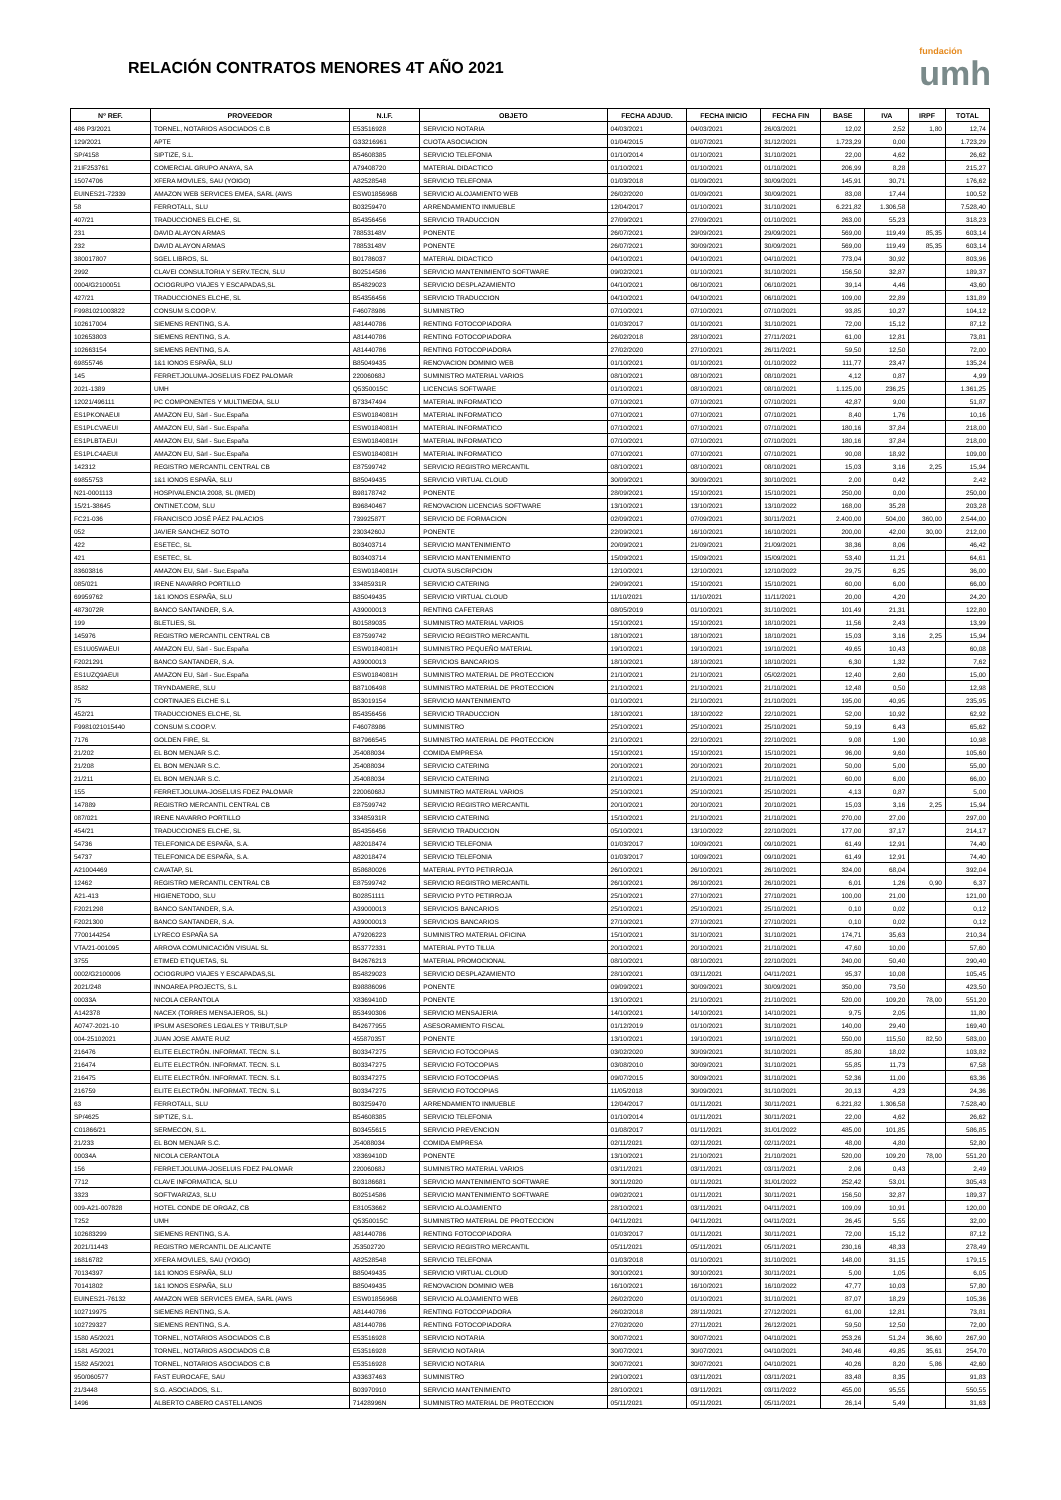RELACIÓN CONTRATOS MENORES 4T AÑO 2021
fundación
umh
| Nº REF. | PROVEEDOR | N.I.F. | OBJETO | FECHA ADJUD. | FECHA INICIO | FECHA FIN | BASE | IVA | IRPF | TOTAL |
| --- | --- | --- | --- | --- | --- | --- | --- | --- | --- | --- |
| 486 P3/2021 | TORNEL, NOTARIOS ASOCIADOS C.B | E53516928 | SERVICIO NOTARIA | 04/03/2021 | 04/03/2021 | 26/03/2021 | 12,02 | 2,52 | 1,80 | 12,74 |
| 129/2021 | APTE | G33216961 | CUOTA ASOCIACION | 01/04/2015 | 01/07/2021 | 31/12/2021 | 1.723,29 | 0,00 | | 1.723,29 |
| SP/4158 | SIPTIZE, S.L. | B54608385 | SERVICIO TELEFONIA | 01/10/2014 | 01/10/2021 | 31/10/2021 | 22,00 | 4,62 | | 26,62 |
| 21IF253761 | COMERCIAL GRUPO ANAYA, SA | A79408720 | MATERIAL DIDACTICO | 01/10/2021 | 01/10/2021 | 01/10/2021 | 206,99 | 8,28 | | 215,27 |
| 15074706 | XFERA MOVILES, SAU (YOIGO) | A82528548 | SERVICIO TELEFONIA | 01/03/2018 | 01/09/2021 | 30/09/2021 | 145,91 | 30,71 | | 176,62 |
| EUINES21-72339 | AMAZON WEB SERVICES EMEA, SARL (AWS | ESW0185696B | SERVICIO ALOJAMIENTO WEB | 26/02/2020 | 01/09/2021 | 30/09/2021 | 83,08 | 17,44 | | 100,52 |
| 58 | FERROTALL, SLU | B03259470 | ARRENDAMIENTO INMUEBLE | 12/04/2017 | 01/10/2021 | 31/10/2021 | 6.221,82 | 1.306,58 | | 7.528,40 |
| 407/21 | TRADUCCIONES ELCHE, SL | B54356456 | SERVICIO TRADUCCION | 27/09/2021 | 27/09/2021 | 01/10/2021 | 263,00 | 55,23 | | 318,23 |
| 231 | DAVID ALAYON ARMAS | 78853148V | PONENTE | 26/07/2021 | 29/09/2021 | 29/09/2021 | 569,00 | 119,49 | 85,35 | 603,14 |
| 232 | DAVID ALAYON ARMAS | 78853148V | PONENTE | 26/07/2021 | 30/09/2021 | 30/09/2021 | 569,00 | 119,49 | 85,35 | 603,14 |
| 380017807 | SGEL LIBROS, SL | B01786037 | MATERIAL DIDACTICO | 04/10/2021 | 04/10/2021 | 04/10/2021 | 773,04 | 30,92 | | 803,96 |
| 2992 | CLAVEI CONSULTORIA Y SERV.TECN, SLU | B02514586 | SERVICIO MANTENIMIENTO SOFTWARE | 09/02/2021 | 01/10/2021 | 31/10/2021 | 156,50 | 32,87 | | 189,37 |
| 0004/G2100051 | OCIOGRUPO VIAJES Y ESCAPADAS,SL | B54829023 | SERVICIO DESPLAZAMIENTO | 04/10/2021 | 06/10/2021 | 06/10/2021 | 39,14 | 4,46 | | 43,60 |
| 427/21 | TRADUCCIONES ELCHE, SL | B54356456 | SERVICIO TRADUCCION | 04/10/2021 | 04/10/2021 | 06/10/2021 | 109,00 | 22,89 | | 131,89 |
| F9981021003822 | CONSUM S.COOP.V. | F46078986 | SUMINISTRO | 07/10/2021 | 07/10/2021 | 07/10/2021 | 93,85 | 10,27 | | 104,12 |
| 102617004 | SIEMENS RENTING, S.A. | A81440786 | RENTING FOTOCOPIADORA | 01/03/2017 | 01/10/2021 | 31/10/2021 | 72,00 | 15,12 | | 87,12 |
| 102653803 | SIEMENS RENTING, S.A. | A81440786 | RENTING FOTOCOPIADORA | 26/02/2018 | 28/10/2021 | 27/11/2021 | 61,00 | 12,81 | | 73,81 |
| 102663154 | SIEMENS RENTING, S.A. | A81440786 | RENTING FOTOCOPIADORA | 27/02/2020 | 27/10/2021 | 26/11/2021 | 59,50 | 12,50 | | 72,00 |
| 69855746 | 1&1 IONOS ESPAÑA, SLU | B85049435 | RENOVACION DOMINIO WEB | 01/10/2021 | 01/10/2021 | 01/10/2022 | 111,77 | 23,47 | | 135,24 |
| 145 | FERRET.JOLUMA-JOSELUIS FDEZ PALOMAR | 22006068J | SUMINISTRO MATERIAL VARIOS | 08/10/2021 | 08/10/2021 | 08/10/2021 | 4,12 | 0,87 | | 4,99 |
| 2021-1389 | UMH | Q5350015C | LICENCIAS SOFTWARE | 01/10/2021 | 08/10/2021 | 08/10/2021 | 1.125,00 | 236,25 | | 1.361,25 |
| 12021/496111 | PC COMPONENTES Y MULTIMEDIA, SLU | B73347494 | MATERIAL INFORMATICO | 07/10/2021 | 07/10/2021 | 07/10/2021 | 42,87 | 9,00 | | 51,87 |
| ES1PKONAEUI | AMAZON EU, Sàrl - Suc.España | ESW0184081H | MATERIAL INFORMATICO | 07/10/2021 | 07/10/2021 | 07/10/2021 | 8,40 | 1,76 | | 10,16 |
| ES1PLCVAEUI | AMAZON EU, Sàrl - Suc.España | ESW0184081H | MATERIAL INFORMATICO | 07/10/2021 | 07/10/2021 | 07/10/2021 | 180,16 | 37,84 | | 218,00 |
| ES1PLBTAEUI | AMAZON EU, Sàrl - Suc.España | ESW0184081H | MATERIAL INFORMATICO | 07/10/2021 | 07/10/2021 | 07/10/2021 | 180,16 | 37,84 | | 218,00 |
| ES1PLC4AEUI | AMAZON EU, Sàrl - Suc.España | ESW0184081H | MATERIAL INFORMATICO | 07/10/2021 | 07/10/2021 | 07/10/2021 | 90,08 | 18,92 | | 109,00 |
| 142312 | REGISTRO MERCANTIL CENTRAL CB | E87599742 | SERVICIO REGISTRO MERCANTIL | 08/10/2021 | 08/10/2021 | 08/10/2021 | 15,03 | 3,16 | 2,25 | 15,94 |
| 69855753 | 1&1 IONOS ESPAÑA, SLU | B85049435 | SERVICIO VIRTUAL CLOUD | 30/09/2021 | 30/09/2021 | 30/10/2021 | 2,00 | 0,42 | | 2,42 |
| N21-0001113 | HOSPIVALENCIA 2008, SL (IMED) | B98178742 | PONENTE | 28/09/2021 | 15/10/2021 | 15/10/2021 | 250,00 | 0,00 | | 250,00 |
| 15/21-38645 | ONTINET.COM, SLU | B96840467 | RENOVACION LICENCIAS SOFTWARE | 13/10/2021 | 13/10/2021 | 13/10/2022 | 168,00 | 35,28 | | 203,28 |
| FC21-036 | FRANCISCO JOSÉ PÁEZ PALACIOS | 73992587T | SERVICIO DE FORMACION | 02/09/2021 | 07/09/2021 | 30/11/2021 | 2.400,00 | 504,00 | 360,00 | 2.544,00 |
| 052 | JAVIER SANCHEZ SOTO | 23034260J | PONENTE | 22/09/2021 | 16/10/2021 | 16/10/2021 | 200,00 | 42,00 | 30,00 | 212,00 |
| 422 | ESETEC, SL | B03403714 | SERVICIO MANTENIMIENTO | 20/09/2021 | 21/09/2021 | 21/09/2021 | 38,36 | 8,06 | | 46,42 |
| 421 | ESETEC, SL | B03403714 | SERVICIO MANTENIMIENTO | 15/09/2021 | 15/09/2021 | 15/09/2021 | 53,40 | 11,21 | | 64,61 |
| 83603816 | AMAZON EU, Sàrl - Suc.España | ESW0184081H | CUOTA SUSCRIPCION | 12/10/2021 | 12/10/2021 | 12/10/2022 | 29,75 | 6,25 | | 36,00 |
| 085/021 | IRENE NAVARRO PORTILLO | 33485931R | SERVICIO CATERING | 29/09/2021 | 15/10/2021 | 15/10/2021 | 60,00 | 6,00 | | 66,00 |
| 69959762 | 1&1 IONOS ESPAÑA, SLU | B85049435 | SERVICIO VIRTUAL CLOUD | 11/10/2021 | 11/10/2021 | 11/11/2021 | 20,00 | 4,20 | | 24,20 |
| 4873072R | BANCO SANTANDER, S.A. | A39000013 | RENTING CAFETERAS | 08/05/2019 | 01/10/2021 | 31/10/2021 | 101,49 | 21,31 | | 122,80 |
| 199 | BLETLIES, SL | B01589035 | SUMINISTRO MATERIAL VARIOS | 15/10/2021 | 15/10/2021 | 18/10/2021 | 11,56 | 2,43 | | 13,99 |
| 145976 | REGISTRO MERCANTIL CENTRAL CB | E87599742 | SERVICIO REGISTRO MERCANTIL | 18/10/2021 | 18/10/2021 | 18/10/2021 | 15,03 | 3,16 | 2,25 | 15,94 |
| ES1U05WAEUI | AMAZON EU, Sàrl - Suc.España | ESW0184081H | SUMINISTRO PEQUEÑO MATERIAL | 19/10/2021 | 19/10/2021 | 19/10/2021 | 49,65 | 10,43 | | 60,08 |
| F2021291 | BANCO SANTANDER, S.A. | A39000013 | SERVICIOS BANCARIOS | 18/10/2021 | 18/10/2021 | 18/10/2021 | 6,30 | 1,32 | | 7,62 |
| ES1UZQ9AEUI | AMAZON EU, Sàrl - Suc.España | ESW0184081H | SUMINISTRO MATERIAL DE PROTECCION | 21/10/2021 | 21/10/2021 | 05/02/2021 | 12,40 | 2,60 | | 15,00 |
| 8582 | TRYNDAMERE, SLU | B87106498 | SUMINISTRO MATERIAL DE PROTECCION | 21/10/2021 | 21/10/2021 | 21/10/2021 | 12,48 | 0,50 | | 12,98 |
| 75 | CORTINAJES ELCHE S.L | B53019154 | SERVICIO MANTENIMIENTO | 01/10/2021 | 21/10/2021 | 21/10/2021 | 195,00 | 40,95 | | 235,95 |
| 452/21 | TRADUCCIONES ELCHE, SL | B54356456 | SERVICIO TRADUCCION | 18/10/2021 | 18/10/2022 | 22/10/2021 | 52,00 | 10,92 | | 62,92 |
| F9981021015440 | CONSUM S.COOP.V. | F46078986 | SUMINISTRO | 25/10/2021 | 25/10/2021 | 25/10/2021 | 59,19 | 6,43 | | 65,62 |
| 7176 | GOLDEN FIRE, SL | B87966545 | SUMINISTRO MATERIAL DE PROTECCION | 21/10/2021 | 22/10/2021 | 22/10/2021 | 9,08 | 1,90 | | 10,98 |
| 21/202 | EL BON MENJAR S.C. | J54088034 | COMIDA EMPRESA | 15/10/2021 | 15/10/2021 | 15/10/2021 | 96,00 | 9,60 | | 105,60 |
| 21/208 | EL BON MENJAR S.C. | J54088034 | SERVICIO CATERING | 20/10/2021 | 20/10/2021 | 20/10/2021 | 50,00 | 5,00 | | 55,00 |
| 21/211 | EL BON MENJAR S.C. | J54088034 | SERVICIO CATERING | 21/10/2021 | 21/10/2021 | 21/10/2021 | 60,00 | 6,00 | | 66,00 |
| 155 | FERRET.JOLUMA-JOSELUIS FDEZ PALOMAR | 22006068J | SUMINISTRO MATERIAL VARIOS | 25/10/2021 | 25/10/2021 | 25/10/2021 | 4,13 | 0,87 | | 5,00 |
| 147889 | REGISTRO MERCANTIL CENTRAL CB | E87599742 | SERVICIO REGISTRO MERCANTIL | 20/10/2021 | 20/10/2021 | 20/10/2021 | 15,03 | 3,16 | 2,25 | 15,94 |
| 087/021 | IRENE NAVARRO PORTILLO | 33485931R | SERVICIO CATERING | 15/10/2021 | 21/10/2021 | 21/10/2021 | 270,00 | 27,00 | | 297,00 |
| 454/21 | TRADUCCIONES ELCHE, SL | B54356456 | SERVICIO TRADUCCION | 05/10/2021 | 13/10/2022 | 22/10/2021 | 177,00 | 37,17 | | 214,17 |
| 54736 | TELEFONICA DE ESPAÑA, S.A. | A82018474 | SERVICIO TELEFONIA | 01/03/2017 | 10/09/2021 | 09/10/2021 | 61,49 | 12,91 | | 74,40 |
| 54737 | TELEFONICA DE ESPAÑA, S.A. | A82018474 | SERVICIO TELEFONIA | 01/03/2017 | 10/09/2021 | 09/10/2021 | 61,49 | 12,91 | | 74,40 |
| A21004469 | CAVATAP, SL | B58680026 | MATERIAL PYTO PETIRROJA | 26/10/2021 | 26/10/2021 | 26/10/2021 | 324,00 | 68,04 | | 392,04 |
| 12462 | REGISTRO MERCANTIL CENTRAL CB | E87599742 | SERVICIO REGISTRO MERCANTIL | 26/10/2021 | 26/10/2021 | 26/10/2021 | 6,01 | 1,26 | 0,90 | 6,37 |
| A21-413 | HIGIENETODO, SLU | B02851111 | SERVICIO PYTO PETIRROJA | 25/10/2021 | 27/10/2021 | 27/10/2021 | 100,00 | 21,00 | | 121,00 |
| F2021298 | BANCO SANTANDER, S.A. | A39000013 | SERVICIOS BANCARIOS | 25/10/2021 | 25/10/2021 | 25/10/2021 | 0,10 | 0,02 | | 0,12 |
| F2021300 | BANCO SANTANDER, S.A. | A39000013 | SERVICIOS BANCARIOS | 27/10/2021 | 27/10/2021 | 27/10/2021 | 0,10 | 0,02 | | 0,12 |
| 7700144254 | LYRECO ESPAÑA SA | A79206223 | SUMINISTRO MATERIAL OFICINA | 15/10/2021 | 31/10/2021 | 31/10/2021 | 174,71 | 35,63 | | 210,34 |
| VTA/21-001095 | ARROVA COMUNICACIÓN VISUAL SL | B53772331 | MATERIAL PYTO TILUA | 20/10/2021 | 20/10/2021 | 21/10/2021 | 47,60 | 10,00 | | 57,60 |
| 3755 | ETIMED ETIQUETAS, SL | B42676213 | MATERIAL PROMOCIONAL | 08/10/2021 | 08/10/2021 | 22/10/2021 | 240,00 | 50,40 | | 290,40 |
| 0002/G2100006 | OCIOGRUPO VIAJES Y ESCAPADAS,SL | B54829023 | SERVICIO DESPLAZAMIENTO | 28/10/2021 | 03/11/2021 | 04/11/2021 | 95,37 | 10,08 | | 105,45 |
| 2021/248 | INNOAREA PROJECTS, S.L | B98886096 | PONENTE | 09/09/2021 | 30/09/2021 | 30/09/2021 | 350,00 | 73,50 | | 423,50 |
| 00033A | NICOLA CERANTOLA | X8369410D | PONENTE | 13/10/2021 | 21/10/2021 | 21/10/2021 | 520,00 | 109,20 | 78,00 | 551,20 |
| A142378 | NACEX (TORRES MENSAJEROS, SL) | B53490306 | SERVICIO MENSAJERIA | 14/10/2021 | 14/10/2021 | 14/10/2021 | 9,75 | 2,05 | | 11,80 |
| A0747-2021-10 | IPSUM ASESORES LEGALES Y TRIBUT,SLP | B42677955 | ASESORAMIENTO FISCAL | 01/12/2019 | 01/10/2021 | 31/10/2021 | 140,00 | 29,40 | | 169,40 |
| 004-25102021 | JUAN JOSE AMATE RUIZ | 45587035T | PONENTE | 13/10/2021 | 19/10/2021 | 19/10/2021 | 550,00 | 115,50 | 82,50 | 583,00 |
| 216476 | ELITE ELECTRÓN. INFORMAT. TECN. S.L | B03347275 | SERVICIO FOTOCOPIAS | 03/02/2020 | 30/09/2021 | 31/10/2021 | 85,80 | 18,02 | | 103,82 |
| 216474 | ELITE ELECTRÓN. INFORMAT. TECN. S.L | B03347275 | SERVICIO FOTOCOPIAS | 03/08/2010 | 30/09/2021 | 31/10/2021 | 55,85 | 11,73 | | 67,58 |
| 216475 | ELITE ELECTRÓN. INFORMAT. TECN. S.L | B03347275 | SERVICIO FOTOCOPIAS | 09/07/2015 | 30/09/2021 | 31/10/2021 | 52,36 | 11,00 | | 63,36 |
| 216759 | ELITE ELECTRÓN. INFORMAT. TECN. S.L | B03347275 | SERVICIO FOTOCOPIAS | 11/05/2018 | 30/09/2021 | 31/10/2021 | 20,13 | 4,23 | | 24,36 |
| 63 | FERROTALL, SLU | B03259470 | ARRENDAMIENTO INMUEBLE | 12/04/2017 | 01/11/2021 | 30/11/2021 | 6.221,82 | 1.306,58 | | 7.528,40 |
| SP/4625 | SIPTIZE, S.L. | B54608385 | SERVICIO TELEFONIA | 01/10/2014 | 01/11/2021 | 30/11/2021 | 22,00 | 4,62 | | 26,62 |
| C01866/21 | SERMECON, S.L. | B03455615 | SERVICIO PREVENCION | 01/08/2017 | 01/11/2021 | 31/01/2022 | 485,00 | 101,85 | | 586,85 |
| 21/233 | EL BON MENJAR S.C. | J54088034 | COMIDA EMPRESA | 02/11/2021 | 02/11/2021 | 02/11/2021 | 48,00 | 4,80 | | 52,80 |
| 00034A | NICOLA CERANTOLA | X8369410D | PONENTE | 13/10/2021 | 21/10/2021 | 21/10/2021 | 520,00 | 109,20 | 78,00 | 551,20 |
| 156 | FERRET.JOLUMA-JOSELUIS FDEZ PALOMAR | 22006068J | SUMINISTRO MATERIAL VARIOS | 03/11/2021 | 03/11/2021 | 03/11/2021 | 2,06 | 0,43 | | 2,49 |
| 7712 | CLAVE INFORMATICA, SLU | B03186681 | SERVICIO MANTENIMIENTO SOFTWARE | 30/11/2020 | 01/11/2021 | 31/01/2022 | 252,42 | 53,01 | | 305,43 |
| 3323 | SOFTWARIZA3, SLU | B02514586 | SERVICIO MANTENIMIENTO SOFTWARE | 09/02/2021 | 01/11/2021 | 30/11/2021 | 156,50 | 32,87 | | 189,37 |
| 009-A21-007828 | HOTEL CONDE DE ORGAZ, CB | E81053662 | SERVICIO ALOJAMIENTO | 28/10/2021 | 03/11/2021 | 04/11/2021 | 109,09 | 10,91 | | 120,00 |
| T252 | UMH | Q5350015C | SUMINISTRO MATERIAL DE PROTECCION | 04/11/2021 | 04/11/2021 | 04/11/2021 | 26,45 | 5,55 | | 32,00 |
| 102683299 | SIEMENS RENTING, S.A. | A81440786 | RENTING FOTOCOPIADORA | 01/03/2017 | 01/11/2021 | 30/11/2021 | 72,00 | 15,12 | | 87,12 |
| 2021/11443 | REGISTRO MERCANTIL DE ALICANTE | J53502720 | SERVICIO REGISTRO MERCANTIL | 05/11/2021 | 05/11/2021 | 05/11/2021 | 230,16 | 48,33 | | 278,49 |
| 16816782 | XFERA MOVILES, SAU (YOIGO) | A82528548 | SERVICIO TELEFONIA | 01/03/2018 | 01/10/2021 | 31/10/2021 | 148,00 | 31,15 | | 179,15 |
| 70134397 | 1&1 IONOS ESPAÑA, SLU | B85049435 | SERVICIO VIRTUAL CLOUD | 30/10/2021 | 30/10/2021 | 30/11/2021 | 5,00 | 1,05 | | 6,05 |
| 70141802 | 1&1 IONOS ESPAÑA, SLU | B85049435 | RENOVACION DOMINIO WEB | 16/10/2021 | 16/10/2021 | 16/10/2022 | 47,77 | 10,03 | | 57,80 |
| EUINES21-76132 | AMAZON WEB SERVICES EMEA, SARL (AWS | ESW0185696B | SERVICIO ALOJAMIENTO WEB | 26/02/2020 | 01/10/2021 | 31/10/2021 | 87,07 | 18,29 | | 105,36 |
| 102719975 | SIEMENS RENTING, S.A. | A81440786 | RENTING FOTOCOPIADORA | 26/02/2018 | 28/11/2021 | 27/12/2021 | 61,00 | 12,81 | | 73,81 |
| 102729327 | SIEMENS RENTING, S.A. | A81440786 | RENTING FOTOCOPIADORA | 27/02/2020 | 27/11/2021 | 26/12/2021 | 59,50 | 12,50 | | 72,00 |
| 1580 A5/2021 | TORNEL, NOTARIOS ASOCIADOS C.B | E53516928 | SERVICIO NOTARIA | 30/07/2021 | 30/07/2021 | 04/10/2021 | 253,26 | 51,24 | 36,60 | 267,90 |
| 1581 A5/2021 | TORNEL, NOTARIOS ASOCIADOS C.B | E53516928 | SERVICIO NOTARIA | 30/07/2021 | 30/07/2021 | 04/10/2021 | 240,46 | 49,85 | 35,61 | 254,70 |
| 1582 A5/2021 | TORNEL, NOTARIOS ASOCIADOS C.B | E53516928 | SERVICIO NOTARIA | 30/07/2021 | 30/07/2021 | 04/10/2021 | 40,26 | 8,20 | 5,86 | 42,60 |
| 950/060577 | FAST EUROCAFE, SAU | A33637463 | SUMINISTRO | 29/10/2021 | 03/11/2021 | 03/11/2021 | 83,48 | 8,35 | | 91,83 |
| 21/3448 | S.G. ASOCIADOS, S.L. | B03970910 | SERVICIO MANTENIMIENTO | 28/10/2021 | 03/11/2021 | 03/11/2022 | 455,00 | 95,55 | | 550,55 |
| 1496 | ALBERTO CABERO CASTELLANOS | 71428996N | SUMINISTRO MATERIAL DE PROTECCION | 05/11/2021 | 05/11/2021 | 05/11/2021 | 26,14 | 5,49 | | 31,63 |